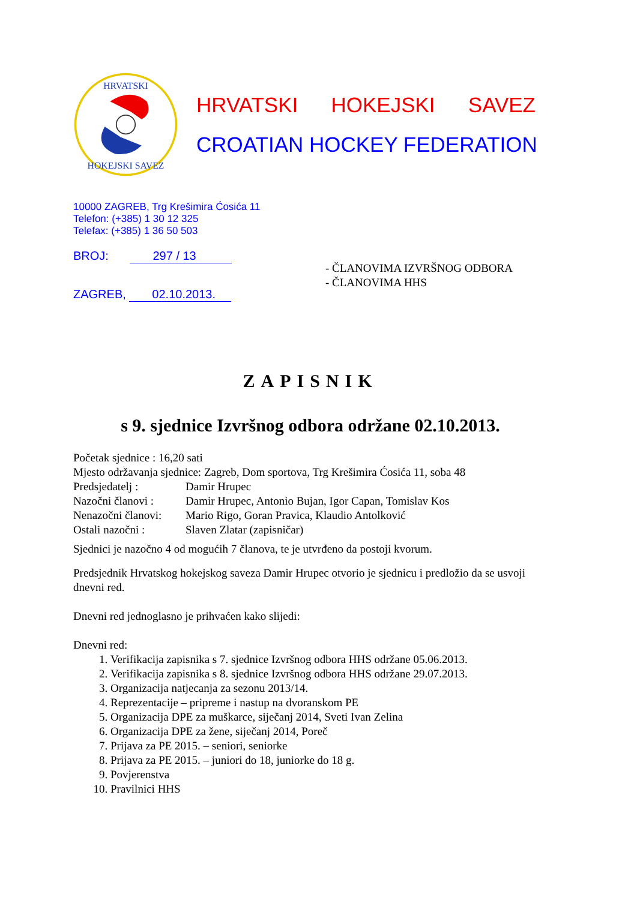HRVATSKI
HOKEJSKI SAVEZ
HRVATSKI HOKEJSKI SAVEZ
CROATIAN HOCKEY FEDERATION
10000 ZAGREB, Trg Krešimira Ćosića 11
Telefon: (+385) 1 30 12 325
Telefax: (+385) 1 36 50 503
BROJ: 297 / 13
ZAGREB, 02.10.2013.
- ČLANOVIMA IZVRŠNOG ODBORA
- ČLANOVIMA HHS
ZAPISNIK
s 9. sjednice Izvršnog odbora održane 02.10.2013.
Početak sjednice : 16,20 sati
Mjesto održavanja sjednice: Zagreb, Dom sportova, Trg Krešimira Ćosića 11, soba 48
Predsjedatelj : Damir Hrupec
Nazočni članovi : Damir Hrupec, Antonio Bujan, Igor Capan, Tomislav Kos
Nenazočni članovi: Mario Rigo, Goran Pravica, Klaudio Antolković
Ostali nazočni : Slaven Zlatar (zapisničar)
Sjednici je nazočno 4 od mogućih 7 članova, te je utvrđeno da postoji kvorum.
Predsjednik Hrvatskog hokejskog saveza Damir Hrupec otvorio je sjednicu i predložio da se usvoji dnevni red.
Dnevni red jednoglasno je prihvaćen kako slijedi:
Dnevni red:
1. Verifikacija zapisnika s 7. sjednice Izvršnog odbora HHS održane 05.06.2013.
2. Verifikacija zapisnika s 8. sjednice Izvršnog odbora HHS održane 29.07.2013.
3. Organizacija natjecanja za sezonu 2013/14.
4. Reprezentacije – pripreme i nastup na dvoranskom PE
5. Organizacija DPE za muškarce, siječanj 2014, Sveti Ivan Zelina
6. Organizacija DPE za žene, siječanj 2014, Poreč
7. Prijava za PE 2015. – seniori, seniorke
8. Prijava za PE 2015. – juniori do 18, juniorke do 18 g.
9. Povjerenstva
10. Pravilnici HHS